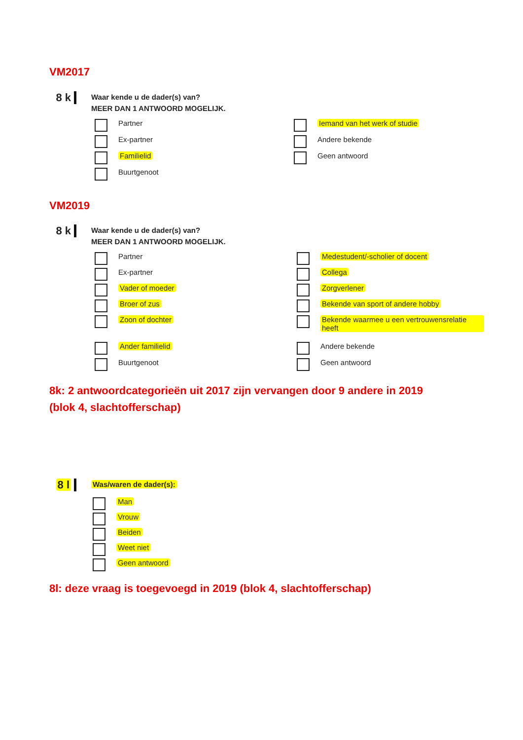VM2017
8 k Waar kende u de dader(s) van?
MEER DAN 1 ANTWOORD MOGELIJK.
Partner
Ex-partner
Familielid
Buurtgenoot
Iemand van het werk of studie
Andere bekende
Geen antwoord
VM2019
8 k Waar kende u de dader(s) van?
MEER DAN 1 ANTWOORD MOGELIJK.
Partner
Ex-partner
Vader of moeder
Broer of zus
Zoon of dochter
Ander familielid
Buurtgenoot
Medestudent/-scholier of docent
Collega
Zorgverlener
Bekende van sport of andere hobby
Bekende waarmee u een vertrouwensrelatie heeft
Andere bekende
Geen antwoord
8k: 2 antwoordcategorieën uit 2017 zijn vervangen door 9 andere in 2019
(blok 4, slachtofferschap)
8 l Was/waren de dader(s):
Man
Vrouw
Beiden
Weet niet
Geen antwoord
8l: deze vraag is toegevoegd in 2019 (blok 4, slachtofferschap)